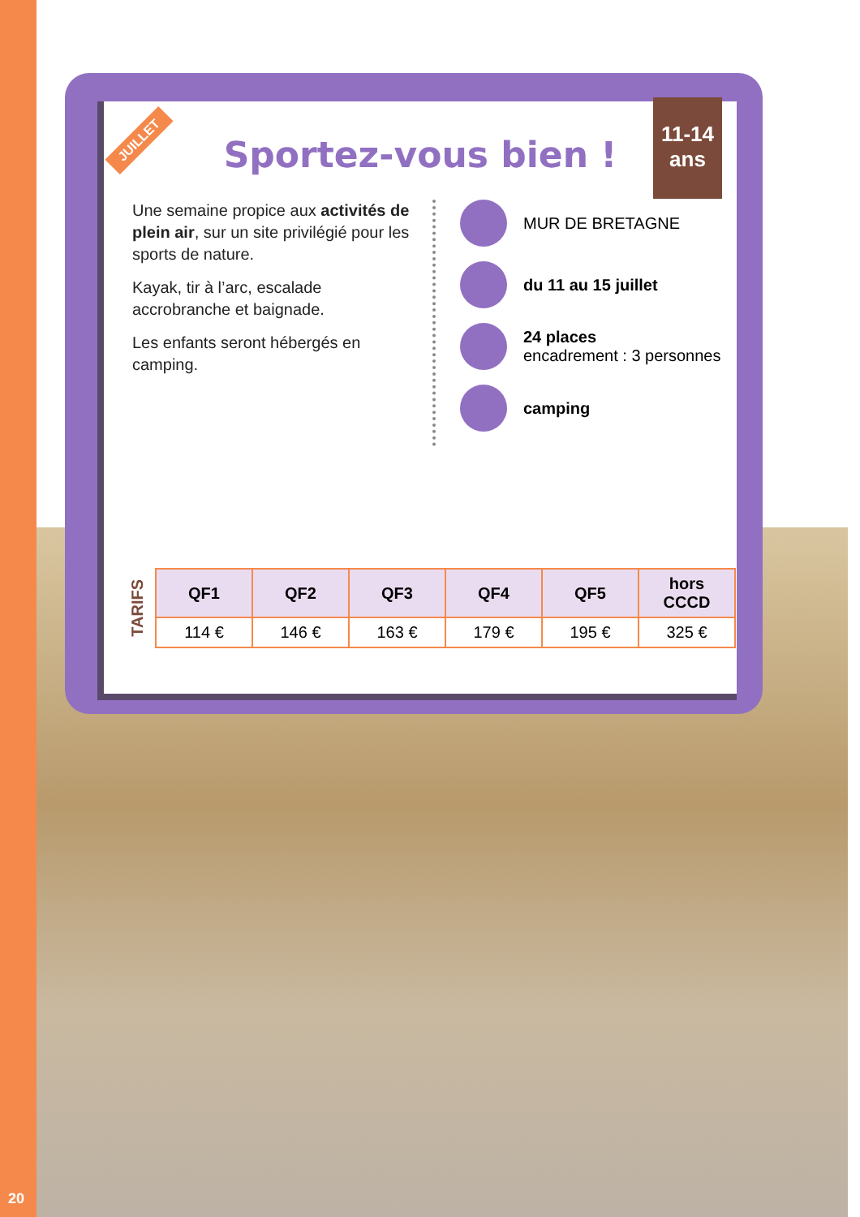Sportez-vous bien !
Une semaine propice aux activités de plein air, sur un site privilégié pour les sports de nature.
Kayak, tir à l’arc, escalade accrobranche et baignade.
Les enfants seront hébergés en camping.
MUR DE BRETAGNE
du 11 au 15 juillet
24 places
encadrement : 3 personnes
camping
TARIFS
| QF1 | QF2 | QF3 | QF4 | QF5 | hors CCCD |
| --- | --- | --- | --- | --- | --- |
| 114 € | 146 € | 163 € | 179 € | 195 € | 325 € |
JUILLET
11-14
ans
20